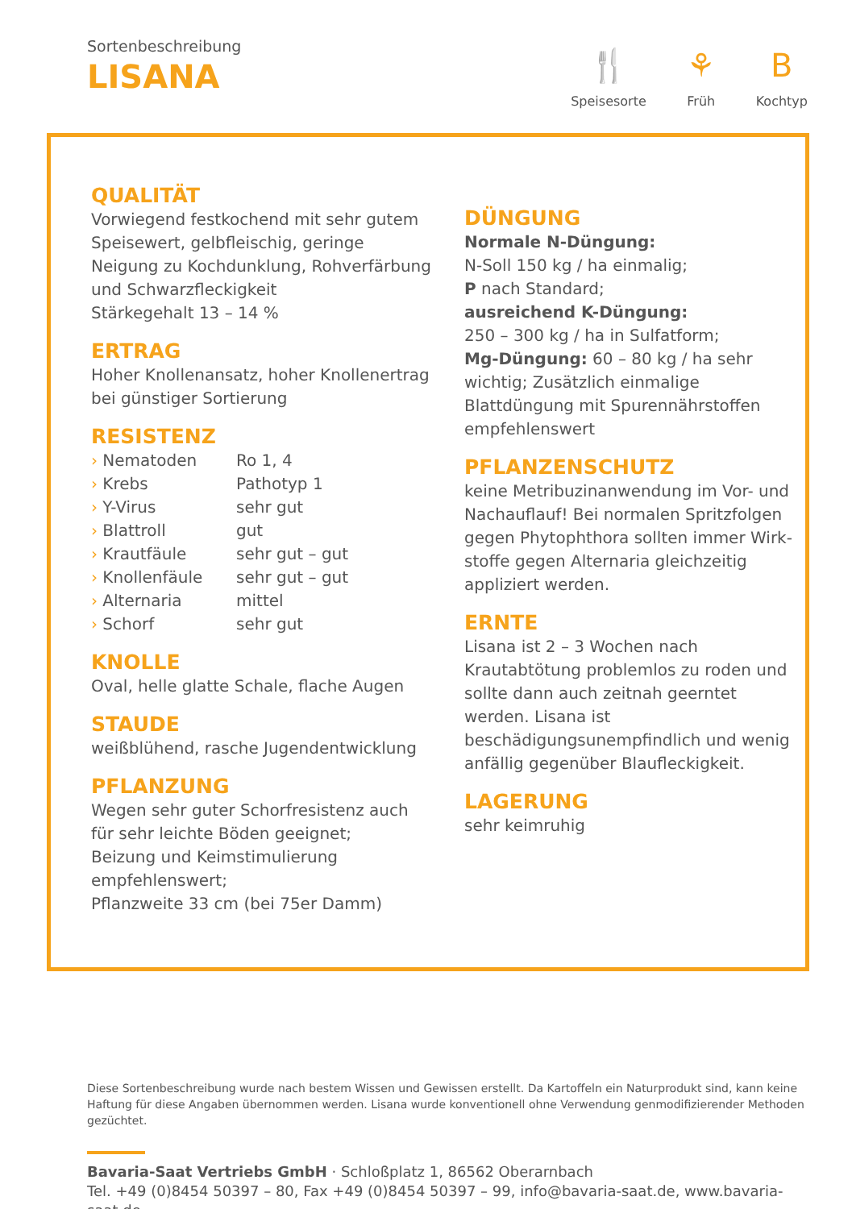Sortenbeschreibung
LISANA
🍴
Speisesorte
⚘
Früh
B
Kochtyp
QUALITÄT
Vorwiegend festkochend mit sehr gutem Speisewert, gelbfleischig, geringe Neigung zu Kochdunklung, Rohverfärbung und Schwarzfleckigkeit
Stärkegehalt 13 – 14 %
ERTRAG
Hoher Knollenansatz, hoher Knollenertrag bei günstiger Sortierung
RESISTENZ
| › Nematoden | Ro 1, 4 |
| › Krebs | Pathotyp 1 |
| › Y-Virus | sehr gut |
| › Blattroll | gut |
| › Krautfäule | sehr gut – gut |
| › Knollenfäule | sehr gut – gut |
| › Alternaria | mittel |
| › Schorf | sehr gut |
KNOLLE
Oval, helle glatte Schale, flache Augen
STAUDE
weißblühend, rasche Jugendentwicklung
PFLANZUNG
Wegen sehr guter Schorfresistenz auch für sehr leichte Böden geeignet;
Beizung und Keimstimulierung empfehlenswert;
Pflanzweite 33 cm (bei 75er Damm)
DÜNGUNG
Normale N-Düngung:
N-Soll 150 kg / ha einmalig;
P nach Standard;
ausreichend K-Düngung:
250 – 300 kg / ha in Sulfatform;
Mg-Düngung: 60 – 80 kg / ha sehr wichtig; Zusätzlich einmalige Blattdüngung mit Spurennährstoffen empfehlenswert
PFLANZENSCHUTZ
keine Metribuzinanwendung im Vor- und Nachauflauf! Bei normalen Spritzfolgen gegen Phytophthora sollten immer Wirk- stoffe gegen Alternaria gleichzeitig appliziert werden.
ERNTE
Lisana ist 2 – 3 Wochen nach Krautabtötung problemlos zu roden und sollte dann auch zeitnah geerntet werden. Lisana ist beschädigungsunempfindlich und wenig anfällig gegenüber Blaufleckigkeit.
LAGERUNG
sehr keimruhig
Diese Sortenbeschreibung wurde nach bestem Wissen und Gewissen erstellt. Da Kartoffeln ein Naturprodukt sind, kann keine Haftung für diese Angaben übernommen werden. Lisana wurde konventionell ohne Verwendung genmodifizierender Methoden gezüchtet.
Bavaria-Saat Vertriebs GmbH · Schloßplatz 1, 86562 Oberarnbach
Tel. +49 (0)8454 50397 – 80, Fax +49 (0)8454 50397 – 99, info@bavaria-saat.de, www.bavaria-saat.de